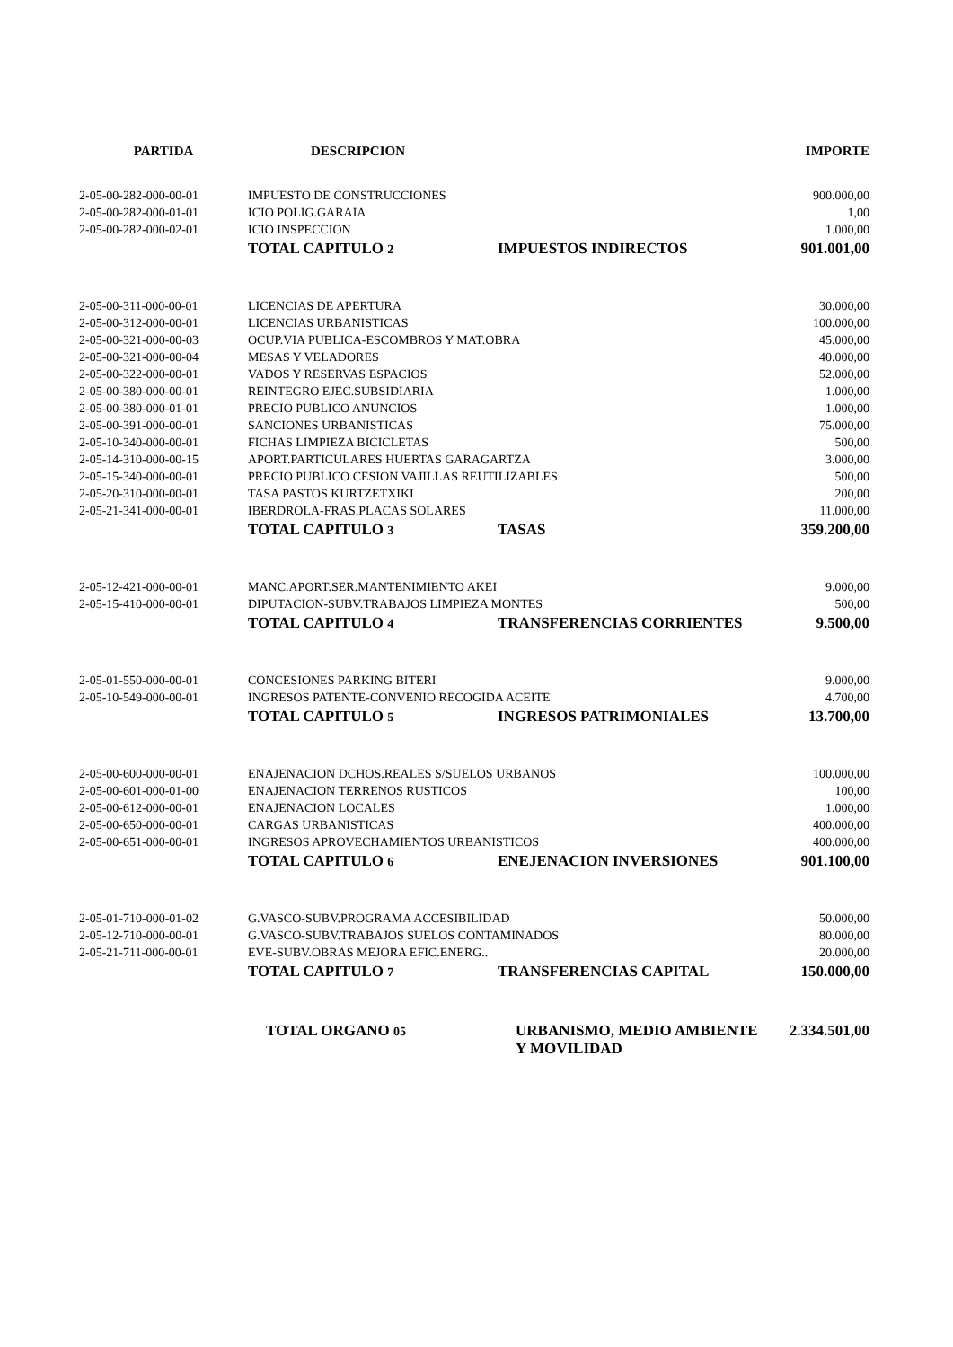| PARTIDA | DESCRIPCION | | IMPORTE |
| --- | --- | --- | --- |
| 2-05-00-282-000-00-01 | IMPUESTO DE CONSTRUCCIONES | | 900.000,00 |
| 2-05-00-282-000-01-01 | ICIO POLIG.GARAIA | | 1,00 |
| 2-05-00-282-000-02-01 | ICIO INSPECCION | | 1.000,00 |
| | TOTAL CAPITULO 2 | IMPUESTOS INDIRECTOS | 901.001,00 |
| 2-05-00-311-000-00-01 | LICENCIAS DE APERTURA | | 30.000,00 |
| 2-05-00-312-000-00-01 | LICENCIAS URBANISTICAS | | 100.000,00 |
| 2-05-00-321-000-00-03 | OCUP.VIA PUBLICA-ESCOMBROS Y MAT.OBRA | | 45.000,00 |
| 2-05-00-321-000-00-04 | MESAS Y VELADORES | | 40.000,00 |
| 2-05-00-322-000-00-01 | VADOS Y RESERVAS ESPACIOS | | 52.000,00 |
| 2-05-00-380-000-00-01 | REINTEGRO EJEC.SUBSIDIARIA | | 1.000,00 |
| 2-05-00-380-000-01-01 | PRECIO PUBLICO ANUNCIOS | | 1.000,00 |
| 2-05-00-391-000-00-01 | SANCIONES URBANISTICAS | | 75.000,00 |
| 2-05-10-340-000-00-01 | FICHAS LIMPIEZA BICICLETAS | | 500,00 |
| 2-05-14-310-000-00-15 | APORT.PARTICULARES HUERTAS GARAGARTZA | | 3.000,00 |
| 2-05-15-340-000-00-01 | PRECIO PUBLICO CESION VAJILLAS REUTILIZABLES | | 500,00 |
| 2-05-20-310-000-00-01 | TASA PASTOS KURTZETXIKI | | 200,00 |
| 2-05-21-341-000-00-01 | IBERDROLA-FRAS.PLACAS SOLARES | | 11.000,00 |
| | TOTAL CAPITULO 3 | TASAS | 359.200,00 |
| 2-05-12-421-000-00-01 | MANC.APORT.SER.MANTENIMIENTO AKEI | | 9.000,00 |
| 2-05-15-410-000-00-01 | DIPUTACION-SUBV.TRABAJOS LIMPIEZA MONTES | | 500,00 |
| | TOTAL CAPITULO 4 | TRANSFERENCIAS CORRIENTES | 9.500,00 |
| 2-05-01-550-000-00-01 | CONCESIONES PARKING BITERI | | 9.000,00 |
| 2-05-10-549-000-00-01 | INGRESOS PATENTE-CONVENIO RECOGIDA ACEITE | | 4.700,00 |
| | TOTAL CAPITULO 5 | INGRESOS PATRIMONIALES | 13.700,00 |
| 2-05-00-600-000-00-01 | ENAJENACION DCHOS.REALES S/SUELOS URBANOS | | 100.000,00 |
| 2-05-00-601-000-01-00 | ENAJENACION TERRENOS RUSTICOS | | 100,00 |
| 2-05-00-612-000-00-01 | ENAJENACION LOCALES | | 1.000,00 |
| 2-05-00-650-000-00-01 | CARGAS URBANISTICAS | | 400.000,00 |
| 2-05-00-651-000-00-01 | INGRESOS APROVECHAMIENTOS URBANISTICOS | | 400.000,00 |
| | TOTAL CAPITULO 6 | ENEJENACION INVERSIONES | 901.100,00 |
| 2-05-01-710-000-01-02 | G.VASCO-SUBV.PROGRAMA ACCESIBILIDAD | | 50.000,00 |
| 2-05-12-710-000-00-01 | G.VASCO-SUBV.TRABAJOS SUELOS CONTAMINADOS | | 80.000,00 |
| 2-05-21-711-000-00-01 | EVE-SUBV.OBRAS MEJORA EFIC.ENERG.. | | 20.000,00 |
| | TOTAL CAPITULO 7 | TRANSFERENCIAS CAPITAL | 150.000,00 |
| | TOTAL ORGANO 05 | URBANISMO, MEDIO AMBIENTE Y MOVILIDAD | 2.334.501,00 |